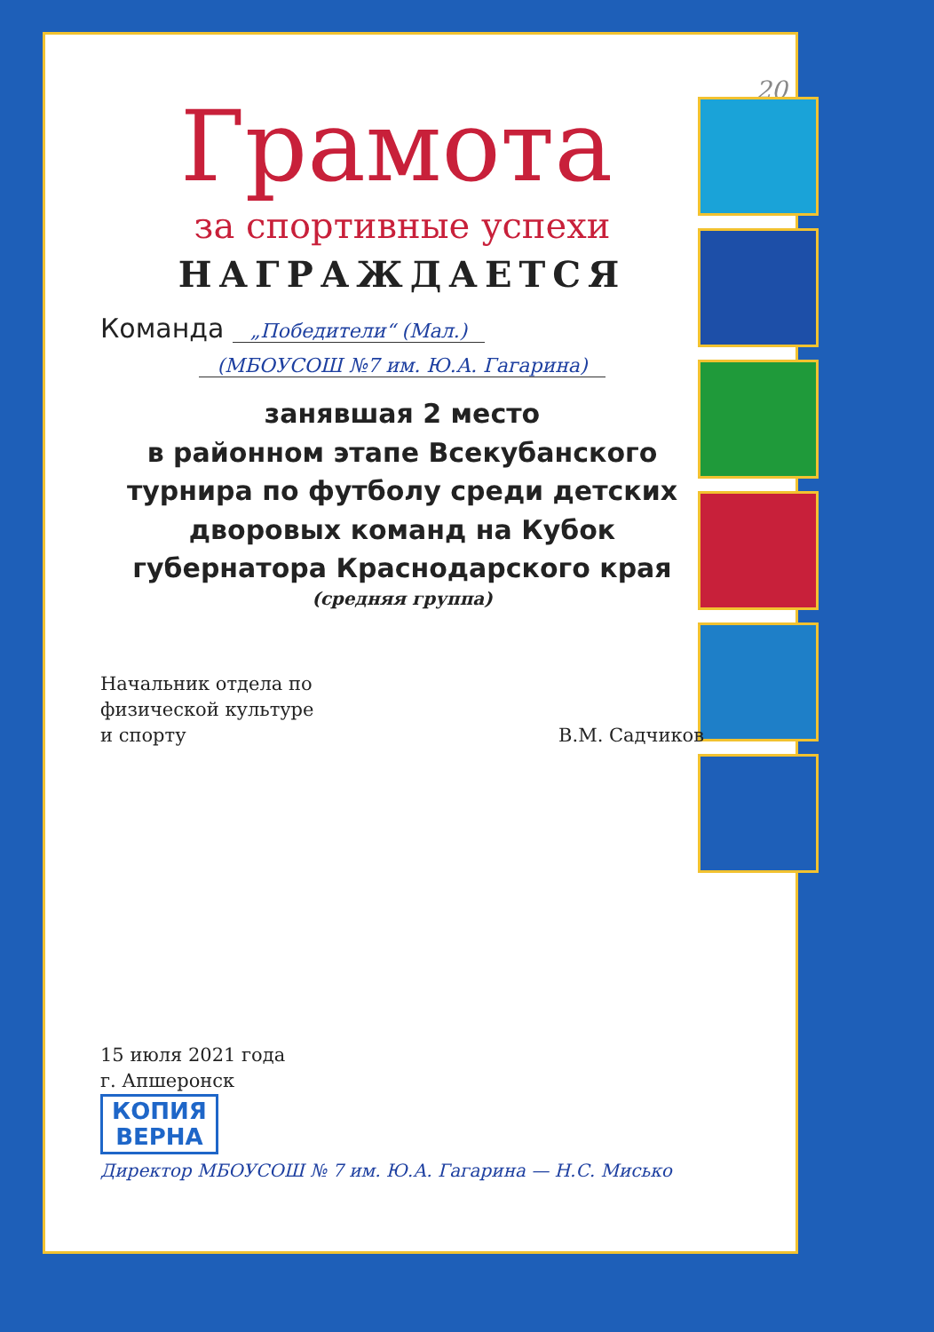20
Грамота
за спортивные успехи
НАГРАЖДАЕТСЯ
Команда „Победители“ (Мал.)
(МБОУСОШ №7 им. Ю.А. Гагарина)
занявшая 2 место
в районном этапе Всекубанского
турнира по футболу среди детских
дворовых команд на Кубок
губернатора Краснодарского края
(средняя группа)
Начальник отдела по
физической культуре
и спорту
В.М. Садчиков
15 июля 2021 года
г. Апшеронск
КОПИЯ
ВЕРНА
Директор МБОУСОШ № 7 им. Ю.А. Гагарина — Н.С. Мисько